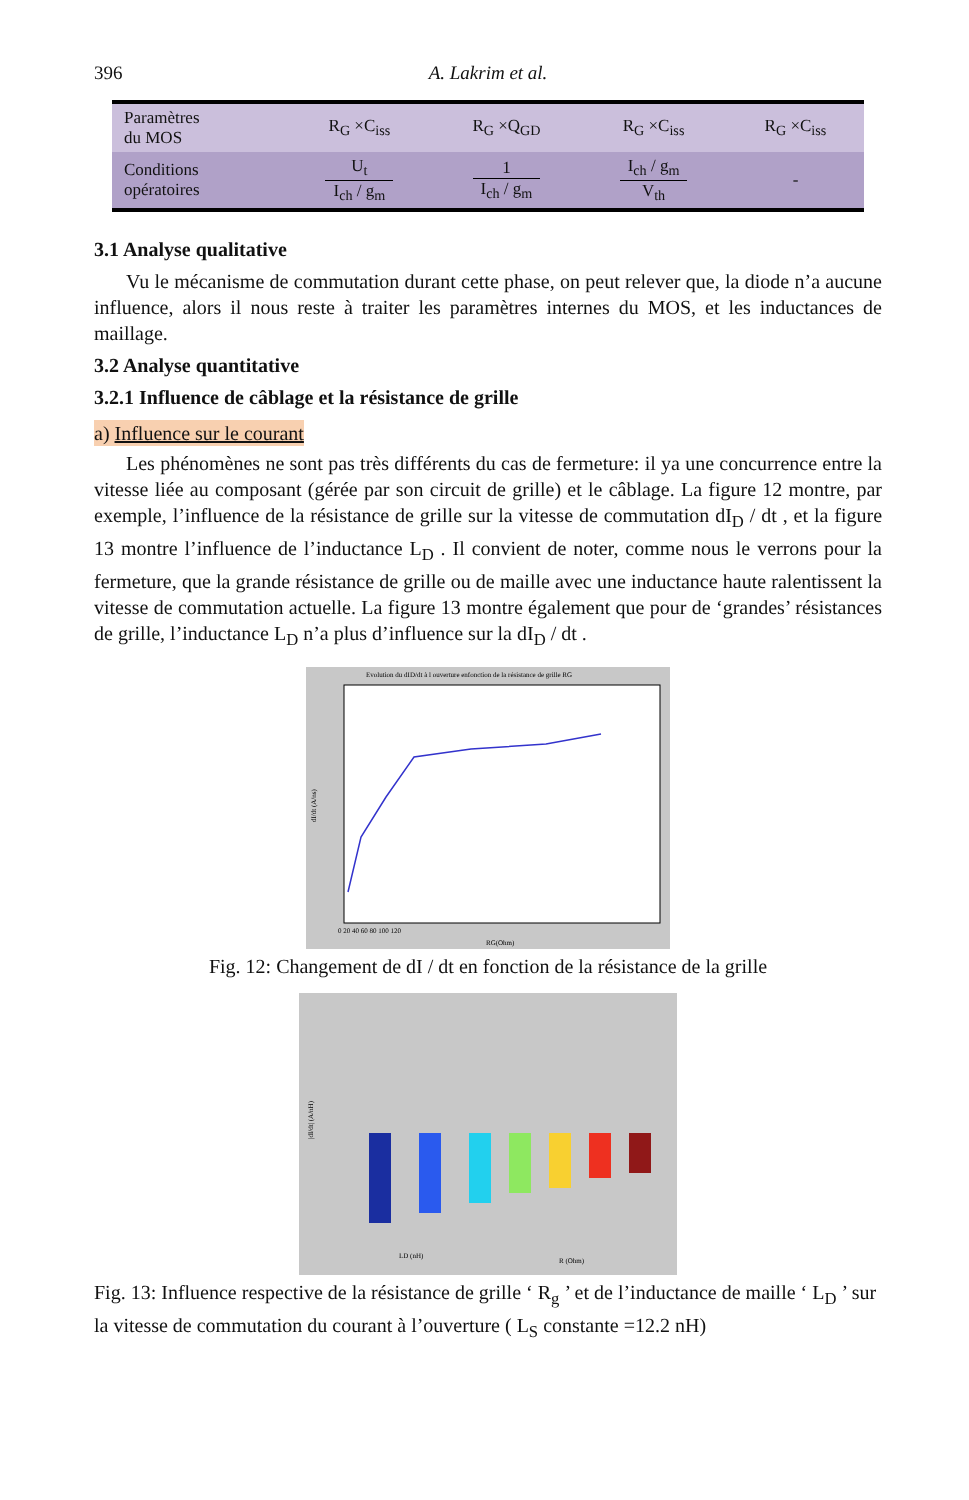396 A. Lakrim et al.
| Paramètres du MOS | R<sub>G</sub> ×C<sub>iss</sub> | R<sub>G</sub> ×Q<sub>GD</sub> | R<sub>G</sub> ×C<sub>iss</sub> | R<sub>G</sub> ×C<sub>iss</sub> |
| Conditions opératoires | U<sub>t</sub> I<sub>ch</sub> / g<sub>m</sub> | 1 I<sub>ch</sub> / g<sub>m</sub> | I<sub>ch</sub> / g<sub>m</sub> V<sub>th</sub> | - |
3.1 Analyse qualitative
Vu le mécanisme de commutation durant cette phase, on peut relever que, la diode n’a aucune influence, alors il nous reste à traiter les paramètres internes du MOS, et les inductances de maillage.
3.2 Analyse quantitative
3.2.1 Influence de câblage et la résistance de grille
a) Influence sur le courant
Les phénomènes ne sont pas très différents du cas de fermeture: il ya une concurrence entre la vitesse liée au composant (gérée par son circuit de grille) et le câblage. La figure 12 montre, par exemple, l’influence de la résistance de grille sur la vitesse de commutation dI<sub>D</sub> / dt , et la figure 13 montre l’influence de l’inductance L<sub>D</sub> . Il convient de noter, comme nous le verrons pour la fermeture, que la grande résistance de grille ou de maille avec une inductance haute ralentissent la vitesse de commutation actuelle. La figure 13 montre également que pour de ‘grandes’ résistances de grille, l’inductance L<sub>D</sub> n’a plus d’influence sur la dI<sub>D</sub> / dt .
Evolution du dID/dt à l ouverture enfonction de la résistance de grille RG
dI/dt (A/ns)
0 20 40 60 80 100 120
RG(Ohm)
Fig. 12: Changement de dI / dt en fonction de la résistance de la grille
|dI/dt| (A/nH)
LD (nH)
R (Ohm)
Fig. 13: Influence respective de la résistance de grille ‘ R<sub>g</sub> ’ et de l’inductance de maille ‘ L<sub>D</sub> ’ sur la vitesse de commutation du courant à l’ouverture ( L<sub>S</sub> constante =12.2 nH)